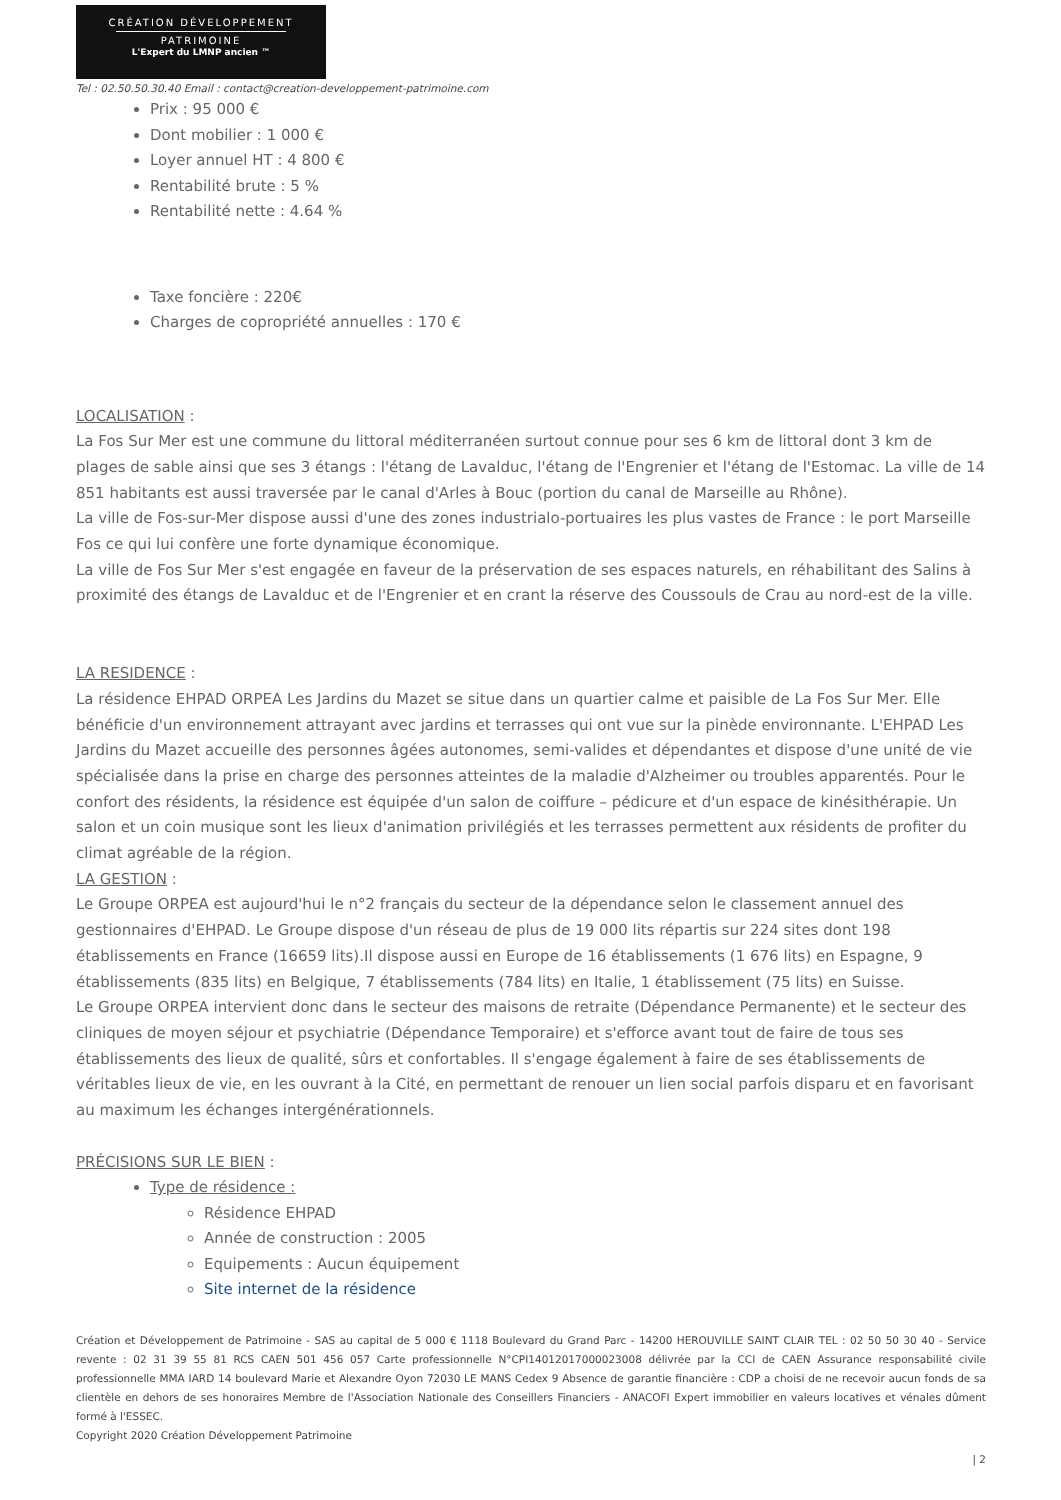CRÉATION DÉVELOPPEMENT
PATRIMOINE
L'Expert du LMNP ancien ™
Tel : 02.50.50.30.40 Email : contact@creation-developpement-patrimoine.com
Prix : 95 000 €
Dont mobilier : 1 000 €
Loyer annuel HT : 4 800 €
Rentabilité brute : 5 %
Rentabilité nette : 4.64 %
Taxe foncière : 220€
Charges de copropriété annuelles : 170 €
LOCALISATION :
La Fos Sur Mer est une commune du littoral méditerranéen surtout connue pour ses 6 km de littoral dont 3 km de plages de sable ainsi que ses 3 étangs : l'étang de Lavalduc, l'étang de l'Engrenier et l'étang de l'Estomac. La ville de 14 851 habitants est aussi traversée par le canal d'Arles à Bouc (portion du canal de Marseille au Rhône).
La ville de Fos-sur-Mer dispose aussi d'une des zones industrialo-portuaires les plus vastes de France : le port Marseille Fos ce qui lui confère une forte dynamique économique.
La ville de Fos Sur Mer s'est engagée en faveur de la préservation de ses espaces naturels, en réhabilitant des Salins à proximité des étangs de Lavalduc et de l'Engrenier et en crant la réserve des Coussouls de Crau au nord-est de la ville.
LA RESIDENCE :
La résidence EHPAD ORPEA Les Jardins du Mazet se situe dans un quartier calme et paisible de La Fos Sur Mer. Elle bénéficie d'un environnement attrayant avec jardins et terrasses qui ont vue sur la pinède environnante. L'EHPAD Les Jardins du Mazet accueille des personnes âgées autonomes, semi-valides et dépendantes et dispose d'une unité de vie spécialisée dans la prise en charge des personnes atteintes de la maladie d'Alzheimer ou troubles apparentés. Pour le confort des résidents, la résidence est équipée d'un salon de coiffure – pédicure et d'un espace de kinésithérapie. Un salon et un coin musique sont les lieux d'animation privilégiés et les terrasses permettent aux résidents de profiter du climat agréable de la région.
LA GESTION :
Le Groupe ORPEA est aujourd'hui le n°2 français du secteur de la dépendance selon le classement annuel des gestionnaires d'EHPAD. Le Groupe dispose d'un réseau de plus de 19 000 lits répartis sur 224 sites dont 198 établissements en France (16659 lits).Il dispose aussi en Europe de 16 établissements (1 676 lits) en Espagne, 9 établissements (835 lits) en Belgique, 7 établissements (784 lits) en Italie, 1 établissement (75 lits) en Suisse.
Le Groupe ORPEA intervient donc dans le secteur des maisons de retraite (Dépendance Permanente) et le secteur des cliniques de moyen séjour et psychiatrie (Dépendance Temporaire) et s'efforce avant tout de faire de tous ses établissements des lieux de qualité, sûrs et confortables. Il s'engage également à faire de ses établissements de véritables lieux de vie, en les ouvrant à la Cité, en permettant de renouer un lien social parfois disparu et en favorisant au maximum les échanges intergénérationnels.
PRÉCISIONS SUR LE BIEN :
Type de résidence :
Résidence EHPAD
Année de construction : 2005
Equipements : Aucun équipement
Site internet de la résidence
Création et Développement de Patrimoine - SAS au capital de 5 000 € 1118 Boulevard du Grand Parc - 14200 HEROUVILLE SAINT CLAIR TEL : 02 50 50 30 40 - Service revente : 02 31 39 55 81 RCS CAEN 501 456 057 Carte professionnelle N°CPI14012017000023008 délivrée par la CCI de CAEN Assurance responsabilité civile professionnelle MMA IARD 14 boulevard Marie et Alexandre Oyon 72030 LE MANS Cedex 9 Absence de garantie financière : CDP a choisi de ne recevoir aucun fonds de sa clientèle en dehors de ses honoraires Membre de l'Association Nationale des Conseillers Financiers - ANACOFI Expert immobilier en valeurs locatives et vénales dûment formé à l'ESSEC.
Copyright 2020 Création Développement Patrimoine
| 2